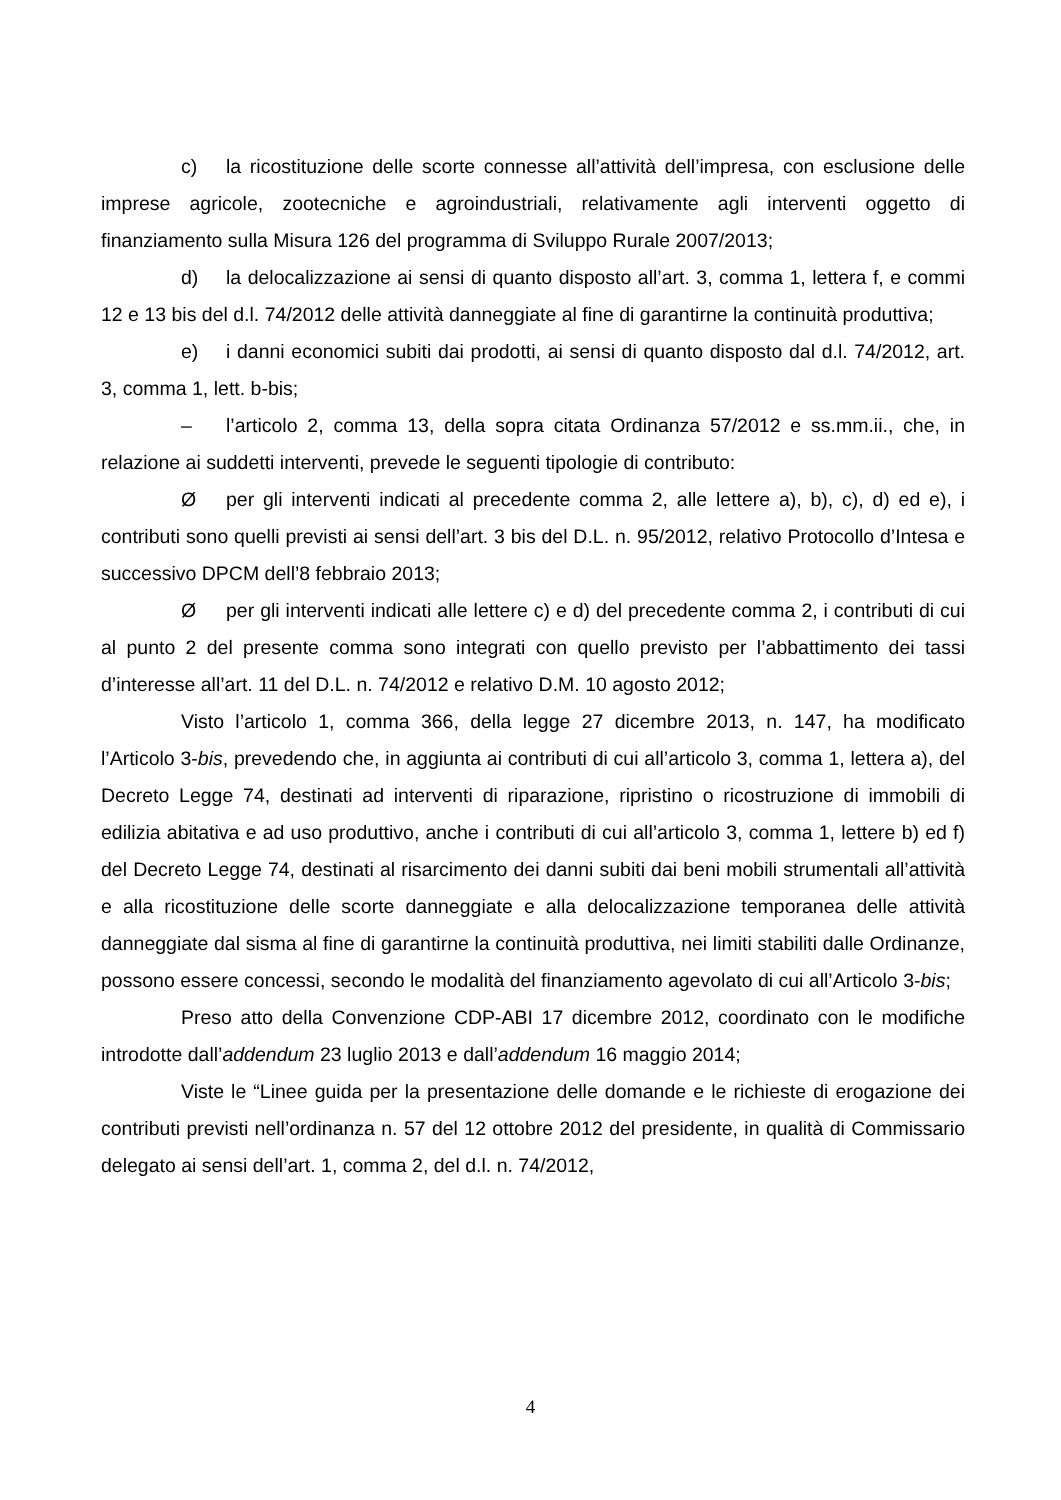c) la ricostituzione delle scorte connesse all’attività dell’impresa, con esclusione delle imprese agricole, zootecniche e agroindustriali, relativamente agli interventi oggetto di finanziamento sulla Misura 126 del programma di Sviluppo Rurale 2007/2013;
d) la delocalizzazione ai sensi di quanto disposto all’art. 3, comma 1, lettera f, e commi 12 e 13 bis del d.l. 74/2012 delle attività danneggiate al fine di garantirne la continuità produttiva;
e) i danni economici subiti dai prodotti, ai sensi di quanto disposto dal d.l. 74/2012, art. 3, comma 1, lett. b-bis;
– l’articolo 2, comma 13, della sopra citata Ordinanza 57/2012 e ss.mm.ii., che, in relazione ai suddetti interventi, prevede le seguenti tipologie di contributo:
Øper gli interventi indicati al precedente comma 2, alle lettere a), b), c), d) ed e), i contributi sono quelli previsti ai sensi dell’art. 3 bis del D.L. n. 95/2012, relativo Protocollo d’Intesa e successivo DPCM dell’8 febbraio 2013;
Øper gli interventi indicati alle lettere c) e d) del precedente comma 2, i contributi di cui al punto 2 del presente comma sono integrati con quello previsto per l’abbattimento dei tassi d’interesse all’art. 11 del D.L. n. 74/2012 e relativo D.M. 10 agosto 2012;
Visto l’articolo 1, comma 366, della legge 27 dicembre 2013, n. 147, ha modificato l’Articolo 3-bis, prevedendo che, in aggiunta ai contributi di cui all’articolo 3, comma 1, lettera a), del Decreto Legge 74, destinati ad interventi di riparazione, ripristino o ricostruzione di immobili di edilizia abitativa e ad uso produttivo, anche i contributi di cui all’articolo 3, comma 1, lettere b) ed f) del Decreto Legge 74, destinati al risarcimento dei danni subiti dai beni mobili strumentali all’attività e alla ricostituzione delle scorte danneggiate e alla delocalizzazione temporanea delle attività danneggiate dal sisma al fine di garantirne la continuità produttiva, nei limiti stabiliti dalle Ordinanze, possono essere concessi, secondo le modalità del finanziamento agevolato di cui all’Articolo 3-bis;
Preso atto della Convenzione CDP-ABI 17 dicembre 2012, coordinato con le modifiche introdotte dall’addendum 23 luglio 2013 e dall’addendum 16 maggio 2014;
Viste le “Linee guida per la presentazione delle domande e le richieste di erogazione dei contributi previsti nell’ordinanza n. 57 del 12 ottobre 2012 del presidente, in qualità di Commissario delegato ai sensi dell’art. 1, comma 2, del d.l. n. 74/2012,
4